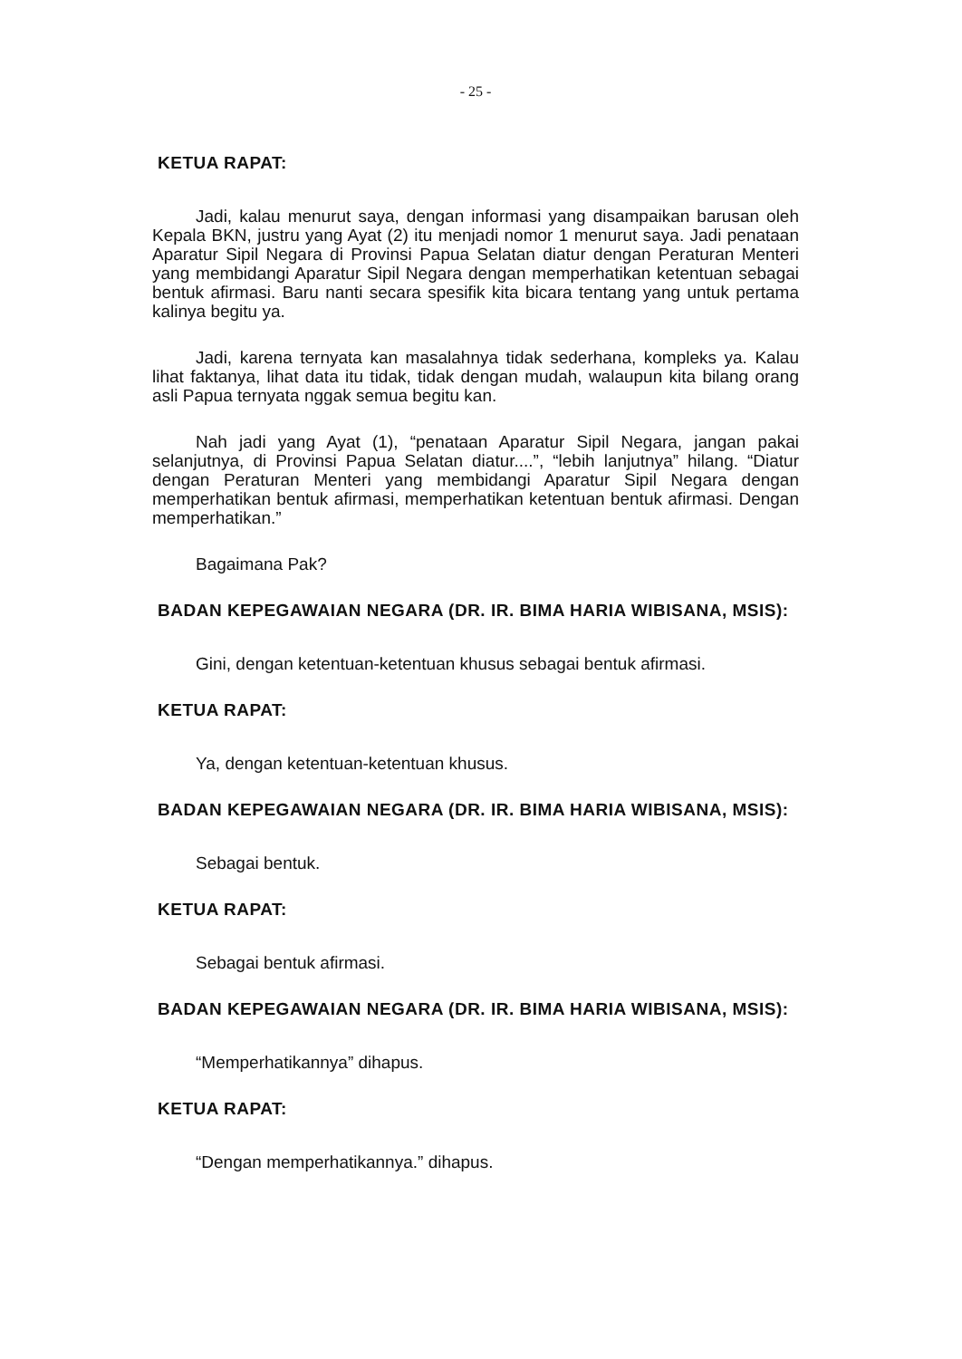- 25 -
KETUA RAPAT:
Jadi, kalau menurut saya, dengan informasi yang disampaikan barusan oleh Kepala BKN, justru yang Ayat (2) itu menjadi nomor 1 menurut saya. Jadi penataan Aparatur Sipil Negara di Provinsi Papua Selatan diatur dengan Peraturan Menteri yang membidangi Aparatur Sipil Negara dengan memperhatikan ketentuan sebagai bentuk afirmasi. Baru nanti secara spesifik kita bicara tentang yang untuk pertama kalinya begitu ya.
Jadi, karena ternyata kan masalahnya tidak sederhana, kompleks ya. Kalau lihat faktanya, lihat data itu tidak, tidak dengan mudah, walaupun kita bilang orang asli Papua ternyata nggak semua begitu kan.
Nah jadi yang Ayat (1), “penataan Aparatur Sipil Negara, jangan pakai selanjutnya, di Provinsi Papua Selatan diatur....”, “lebih lanjutnya” hilang. “Diatur dengan Peraturan Menteri yang membidangi Aparatur Sipil Negara dengan memperhatikan bentuk afirmasi, memperhatikan ketentuan bentuk afirmasi. Dengan memperhatikan.”
Bagaimana Pak?
BADAN KEPEGAWAIAN NEGARA (DR. IR. BIMA HARIA WIBISANA, MSIS):
Gini, dengan ketentuan-ketentuan khusus sebagai bentuk afirmasi.
KETUA RAPAT:
Ya, dengan ketentuan-ketentuan khusus.
BADAN KEPEGAWAIAN NEGARA (DR. IR. BIMA HARIA WIBISANA, MSIS):
Sebagai bentuk.
KETUA RAPAT:
Sebagai bentuk afirmasi.
BADAN KEPEGAWAIAN NEGARA (DR. IR. BIMA HARIA WIBISANA, MSIS):
“Memperhatikannya” dihapus.
KETUA RAPAT:
“Dengan memperhatikannya.” dihapus.